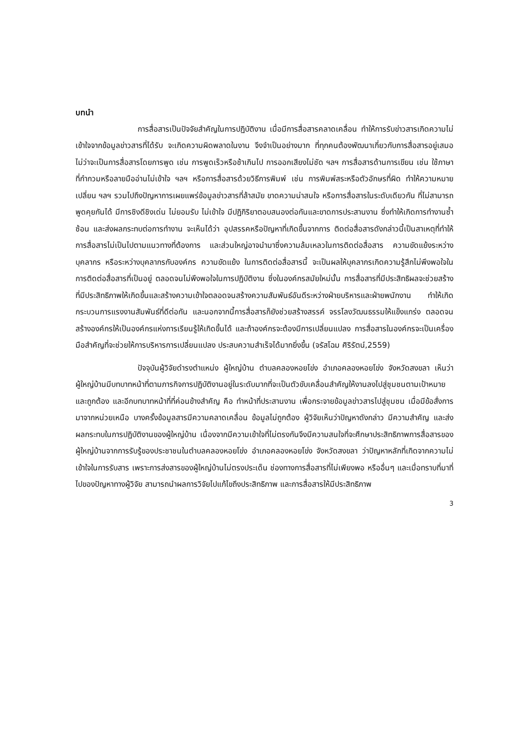บทนำ
การสื่อสารเป็นปัจจัยสำคัญในการปฏิบัติงาน เมื่อมีการสื่อสารคลาดเคลื่อน ทำให้การรับข่าวสารเกิดความไม่เข้าใจจากข้อมูลข่าวสารที่ได้รับ จะเกิดความผิดพลาดในงาน จึงจำเป็นอย่างมาก ที่ทุกคนต้องพัฒนาเกี่ยวกับการสื่อสารอยู่เสมอ ไม่ว่าจะเป็นการสื่อสารโดยการพูด เช่น การพูดเร็วหรือช้าเกินไป การออกเสียงไม่ชัด ฯลฯ การสื่อสารด้านการเขียน เช่น ใช้ภาษาที่กำกวมหรือลายมืออ่านไม่เข้าใจ ฯลฯ หรือการสื่อสารด้วยวิธีการพิมพ์ เช่น การพิมพ์สระหรือตัวอักษรที่ผิด ทำให้ความหมายเปลี่ยน ฯลฯ รวมไปถึงปัญหาการเผยแพร่ข้อมูลข่าวสารที่ล้าสมัย ขาดความน่าสนใจ หรือการสื่อสารในระดับเดียวกัน ที่ไม่สามารถพูดคุยกันได้ มีการชิงดีชิงเด่น ไม่ยอมรับ ไม่เข้าใจ มีปฏิกิริยาตอบสนองต่อกันและขาดการประสานงาน ซึ่งทำให้เกิดการทำงานซ้ำซ้อน และส่งผลกระทบต่อการทำงาน จะเห็นได้ว่า อุปสรรคหรือปัญหาที่เกิดขึ้นจากการ ติดต่อสื่อสารดังกล่าวนี้เป็นสาเหตุที่ทำให้การสื่อสารไม่เป็นไปตามแนวทางที่ต้องการ และส่วนใหญ่อาจนำมาซึ่งความล้มเหลวในการติดต่อสื่อสาร ความขัดแย้งระหว่างบุคลากร หรือระหว่างบุคลากรกับองค์กร ความขัดแย้ง ในการติดต่อสื่อสารนี้ จะเป็นผลให้บุคลากรเกิดความรู้สึกไม่พึงพอใจใน การติดต่อสื่อสารที่เป็นอยู่ ตลอดจนไม่พึงพอใจในการปฏิบัติงาน ซึ่งในองค์กรสมัยใหม่นั้น การสื่อสารที่มีประสิทธิผลจะช่วยสร้างที่มีประสิทธิภาพให้เกิดขึ้นและสร้างความเข้าใจตลอดจนสร้างความสัมพันธ์อันดีระหว่างฝ่ายบริหารและฝ่ายพนักงาน ทำให้เกิดกระบวนการแรงงานสัมพันธ์ที่ดีต่อกัน และนอกจากนี้การสื่อสารก็ยังช่วยสร้างสรรค์ จรรโลงวัฒนธรรมให้แข็งแกร่ง ตลอดจนสร้างองค์กรให้เป็นองค์กรแห่งการเรียนรู้ให้เกิดขึ้นได้ และถ้าองค์กรจะต้องมีการเปลี่ยนแปลง การสื่อสารในองค์กรจะเป็นเครื่องมือสำคัญที่จะช่วยให้การบริหารการเปลี่ยนแปลง ประสบความสำเร็จได้มากยิ่งขึ้น (จรัสโฉม ศิริรัตน์,2559)
ปัจจุบันผู้วิจัยดำรงตำแหน่ง ผู้ใหญ่บ้าน ตำบลคลองหอยโข่ง อำเภอคลองหอยโข่ง จังหวัดสงขลา เห็นว่าผู้ใหญ่บ้านมีบทบาทหน้าที่ตามภารกิจการปฏิบัติงานอยู่ในระดับมากที่จะเป็นตัวขับเคลื่อนสำคัญให้งานลงไปสู่ชุมชนตามเป้าหมายและถูกต้อง และอีกบทบาทหน้าที่ที่ค่อนข้างสำคัญ คือ ทำหน้าที่ประสานงาน เพื่อกระจายข้อมูลข่าวสารไปสู่ชุมชน เมื่อมีข้อสั่งการมาจากหน่วยเหนือ บางครั้งข้อมูลสารมีความคลาดเคลื่อน ข้อมูลไม่ถูกต้อง ผู้วิจัยเห็นว่าปัญหาดังกล่าว มีความสำคัญ และส่งผลกระทบในการปฏิบัติงานของผู้ใหญ่บ้าน เนื่องจากมีความเข้าใจที่ไม่ตรงกันจึงมีความสนใจที่จะศึกษาประสิทธิภาพการสื่อสารของผู้ใหญ่บ้านจากการรับรู้ของประชาชนในตำบลคลองหอยโข่ง อำเภอคลองหอยโข่ง จังหวัดสงขลา ว่าปัญหาหลักที่เกิดจากความไม่เข้าใจในการรับสาร เพราะการส่งสารของผู้ใหญ่บ้านไม่ตรงประเด็น ช่องทางการสื่อสารที่ไม่เพียงพอ หรืออื่นๆ และเมื่อทราบที่มาที่ไปของปัญหาทางผู้วิจัย สามารถนำผลการวิจัยไปแก้ไขถึงประสิทธิภาพ และการสื่อสารให้มีประสิทธิภาพ
3